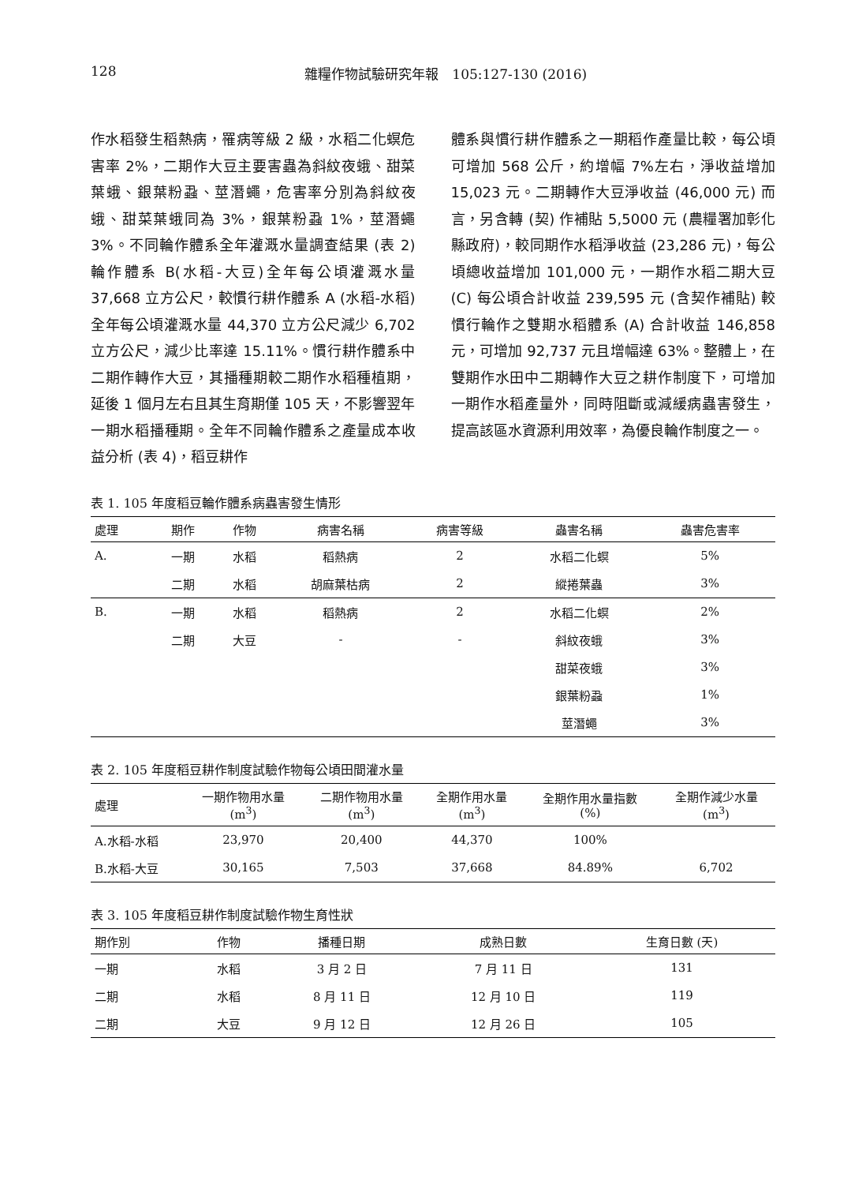128 雜糧作物試驗研究年報　105:127-130 (2016)
作水稻發生稻熱病，罹病等級 2 級，水稻二化螟危害率 2%，二期作大豆主要害蟲為斜紋夜蛾、甜菜葉蛾、銀葉粉蝨、莖潛蠅，危害率分別為斜紋夜蛾、甜菜葉蛾同為 3%，銀葉粉蝨 1%，莖潛蠅 3%。不同輪作體系全年灌溉水量調查結果 (表 2) 輪作體系 B(水稻-大豆)全年每公頃灌溉水量 37,668 立方公尺，較慣行耕作體系 A (水稻-水稻) 全年每公頃灌溉水量 44,370 立方公尺減少 6,702 立方公尺，減少比率達 15.11%。慣行耕作體系中二期作轉作大豆，其播種期較二期作水稻種植期，延後 1 個月左右且其生育期僅 105 天，不影響翌年一期水稻播種期。全年不同輪作體系之產量成本收益分析 (表 4)，稻豆耕作
體系與慣行耕作體系之一期稻作產量比較，每公頃可增加 568 公斤，約增幅 7%左右，淨收益增加 15,023 元。二期轉作大豆淨收益 (46,000 元) 而言，另含轉 (契) 作補貼 5,5000 元 (農糧署加彰化縣政府)，較同期作水稻淨收益 (23,286 元)，每公頃總收益增加 101,000 元，一期作水稻二期大豆 (C) 每公頃合計收益 239,595 元 (含契作補貼) 較慣行輪作之雙期水稻體系 (A) 合計收益 146,858 元，可增加 92,737 元且增幅達 63%。整體上，在雙期作水田中二期轉作大豆之耕作制度下，可增加一期作水稻產量外，同時阻斷或減緩病蟲害發生，提高該區水資源利用效率，為優良輪作制度之一。
表 1. 105 年度稻豆輪作體系病蟲害發生情形
| 處理 | 期作 | 作物 | 病害名稱 | 病害等級 | 蟲害名稱 | 蟲害危害率 |
| --- | --- | --- | --- | --- | --- | --- |
| A. | 一期 | 水稻 | 稻熱病 | 2 | 水稻二化螟 | 5% |
| | 二期 | 水稻 | 胡麻葉枯病 | 2 | 縱捲葉蟲 | 3% |
| B. | 一期 | 水稻 | 稻熱病 | 2 | 水稻二化螟 | 2% |
| | 二期 | 大豆 | - | - | 斜紋夜蛾 | 3% |
| | | | | | 甜菜夜蛾 | 3% |
| | | | | | 銀葉粉蝨 | 1% |
| | | | | | 莖潛蠅 | 3% |
表 2. 105 年度稻豆耕作制度試驗作物每公頃田間灌水量
| 處理 | 一期作物用水量 (m<sup>3</sup>) | 二期作物用水量 (m<sup>3</sup>) | 全期作用水量 (m<sup>3</sup>) | 全期作用水量指數 (%) | 全期作減少水量 (m<sup>3</sup>) |
| --- | --- | --- | --- | --- | --- |
| A.水稻-水稻 | 23,970 | 20,400 | 44,370 | 100% | |
| B.水稻-大豆 | 30,165 | 7,503 | 37,668 | 84.89% | 6,702 |
表 3. 105 年度稻豆耕作制度試驗作物生育性狀
| 期作別 | 作物 | 播種日期 | 成熟日數 | 生育日數 (天) |
| --- | --- | --- | --- | --- |
| 一期 | 水稻 | 3 月 2 日 | 7 月 11 日 | 131 |
| 二期 | 水稻 | 8 月 11 日 | 12 月 10 日 | 119 |
| 二期 | 大豆 | 9 月 12 日 | 12 月 26 日 | 105 |